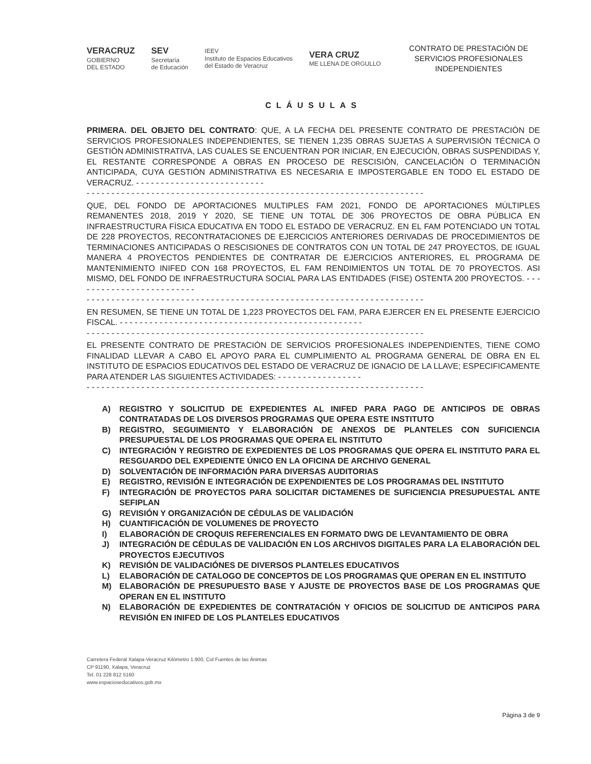VERACRUZ
GOBIERNO
DEL ESTADO
SEV
Secretaría
de Educación
IEEV
Instituto de Espacios Educativos
del Estado de Veracruz
VERA CRUZ
ME LLENA DE ORGULLO
CONTRATO DE PRESTACIÓN DE SERVICIOS PROFESIONALES INDEPENDIENTES
CLÁUSULAS
PRIMERA. DEL OBJETO DEL CONTRATO: QUE, A LA FECHA DEL PRESENTE CONTRATO DE PRESTACIÓN DE SERVICIOS PROFESIONALES INDEPENDIENTES, SE TIENEN 1,235 OBRAS SUJETAS A SUPERVISIÓN TÉCNICA O GESTIÓN ADMINISTRATIVA, LAS CUALES SE ENCUENTRAN POR INICIAR, EN EJECUCIÓN, OBRAS SUSPENDIDAS Y, EL RESTANTE CORRESPONDE A OBRAS EN PROCESO DE RESCISIÓN, CANCELACIÓN O TERMINACIÓN ANTICIPADA, CUYA GESTIÓN ADMINISTRATIVA ES NECESARIA E IMPOSTERGABLE EN TODO EL ESTADO DE VERACRUZ. - - - - - - - - - - - - - - - - - - - - - - - - - -
- - - - - - - - - - - - - - - - - - - - - - - - - - - - - - - - - - - - - - - - - - - - - - - - - - - - - - - - - - - - - - - - - - - -
QUE, DEL FONDO DE APORTACIONES MULTIPLES FAM 2021, FONDO DE APORTACIONES MÚLTIPLES REMANENTES 2018, 2019 Y 2020, SE TIENE UN TOTAL DE 306 PROYECTOS DE OBRA PÚBLICA EN INFRAESTRUCTURA FÍSICA EDUCATIVA EN TODO EL ESTADO DE VERACRUZ. EN EL FAM POTENCIADO UN TOTAL DE 228 PROYECTOS, RECONTRATACIONES DE EJERCICIOS ANTERIORES DERIVADAS DE PROCEDIMIENTOS DE TERMINACIONES ANTICIPADAS O RESCISIONES DE CONTRATOS CON UN TOTAL DE 247 PROYECTOS, DE IGUAL MANERA 4 PROYECTOS PENDIENTES DE CONTRATAR DE EJERCICIOS ANTERIORES, EL PROGRAMA DE MANTENIMIENTO INIFED CON 168 PROYECTOS, EL FAM RENDIMIENTOS UN TOTAL DE 70 PROYECTOS. ASI MISMO, DEL FONDO DE INFRAESTRUCTURA SOCIAL PARA LAS ENTIDADES (FISE) OSTENTA 200 PROYECTOS. - - - - - - - - - - - - - - - - - - - - - - - - -
- - - - - - - - - - - - - - - - - - - - - - - - - - - - - - - - - - - - - - - - - - - - - - - - - - - - - - - - - - - - - - - - - - - -
EN RESUMEN, SE TIENE UN TOTAL DE 1,223 PROYECTOS DEL FAM, PARA EJERCER EN EL PRESENTE EJERCICIO FISCAL. - - - - - - - - - - - - - - - - - - - - - - - - - - - - - - - - - - - - - - - - - - - - - - - - -
- - - - - - - - - - - - - - - - - - - - - - - - - - - - - - - - - - - - - - - - - - - - - - - - - - - - - - - - - - - - - - - - - - - -
EL PRESENTE CONTRATO DE PRESTACIÓN DE SERVICIOS PROFESIONALES INDEPENDIENTES, TIENE COMO FINALIDAD LLEVAR A CABO EL APOYO PARA EL CUMPLIMIENTO AL PROGRAMA GENERAL DE OBRA EN EL INSTITUTO DE ESPACIOS EDUCATIVOS DEL ESTADO DE VERACRUZ DE IGNACIO DE LA LLAVE; ESPECIFICAMENTE PARA ATENDER LAS SIGUIENTES ACTIVIDADES: - - - - - - - - - - - - - - - - -
- - - - - - - - - - - - - - - - - - - - - - - - - - - - - - - - - - - - - - - - - - - - - - - - - - - - - - - - - - - - - - - - - - - -
A) REGISTRO Y SOLICITUD DE EXPEDIENTES AL INIFED PARA PAGO DE ANTICIPOS DE OBRAS CONTRATADAS DE LOS DIVERSOS PROGRAMAS QUE OPERA ESTE INSTITUTO
B) REGISTRO, SEGUIMIENTO Y ELABORACIÓN DE ANEXOS DE PLANTELES CON SUFICIENCIA PRESUPUESTAL DE LOS PROGRAMAS QUE OPERA EL INSTITUTO
C) INTEGRACIÓN Y REGISTRO DE EXPEDIENTES DE LOS PROGRAMAS QUE OPERA EL INSTITUTO PARA EL RESGUARDO DEL EXPEDIENTE ÚNICO EN LA OFICINA DE ARCHIVO GENERAL
D) SOLVENTACIÓN DE INFORMACIÓN PARA DIVERSAS AUDITORIAS
E) REGISTRO, REVISIÓN E INTEGRACIÓN DE EXPENDIENTES DE LOS PROGRAMAS DEL INSTITUTO
F) INTEGRACIÓN DE PROYECTOS PARA SOLICITAR DICTAMENES DE SUFICIENCIA PRESUPUESTAL ANTE SEFIPLAN
G) REVISIÓN Y ORGANIZACIÓN DE CÉDULAS DE VALIDACIÓN
H) CUANTIFICACIÓN DE VOLUMENES DE PROYECTO
I) ELABORACIÓN DE CROQUIS REFERENCIALES EN FORMATO DWG DE LEVANTAMIENTO DE OBRA
J) INTEGRACIÓN DE CÉDULAS DE VALIDACIÓN EN LOS ARCHIVOS DIGITALES PARA LA ELABORACIÓN DEL PROYECTOS EJECUTIVOS
K) REVISIÓN DE VALIDACIÓNES DE DIVERSOS PLANTELES EDUCATIVOS
L) ELABORACIÓN DE CATALOGO DE CONCEPTOS DE LOS PROGRAMAS QUE OPERAN EN EL INSTITUTO
M) ELABORACIÓN DE PRESUPUESTO BASE Y AJUSTE DE PROYECTOS BASE DE LOS PROGRAMAS QUE OPERAN EN EL INSTITUTO
N) ELABORACIÓN DE EXPEDIENTES DE CONTRATACIÓN Y OFICIOS DE SOLICITUD DE ANTICIPOS PARA REVISIÓN EN INIFED DE LOS PLANTELES EDUCATIVOS
Carretera Federal Xalapa-Veracruz Kilómetro 1.900, Col Fuentes de las Ánimas
CP 91190, Xalapa, Veracruz
Tel. 01 228 812 5160
www.espacioseducativos.gob.mx
Página 3 de 9